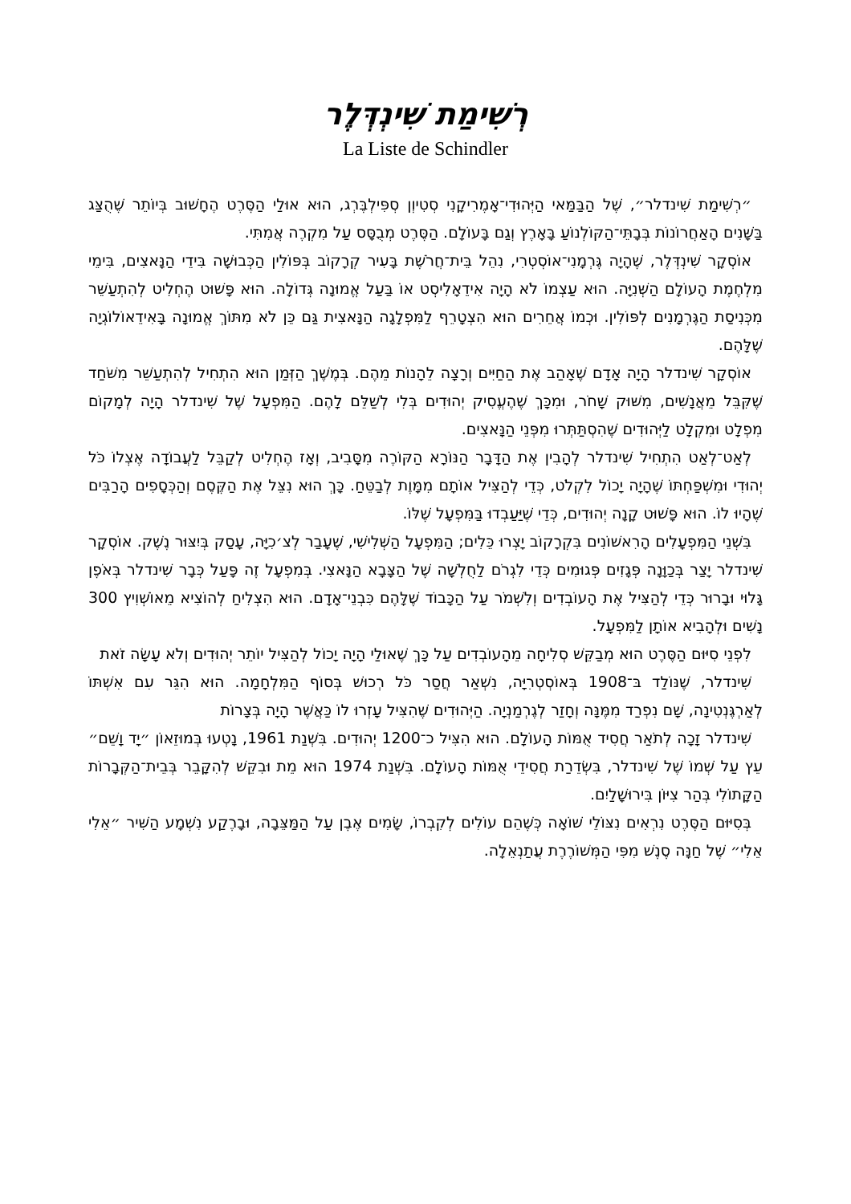רְשִׁימַת שִׁינְדְּלֶר
La Liste de Schindler
״רְשִׁימַת שִׁינדלר״, שֶׁל הַבַּמַּאי הַיְּהוּדִי־אָמֶרִיקָנִי סְטִיוְן סְפִּילְבֶּרְג, הוּא אוּלַי הַסֶּרֶט הֶחָשׁוּב בְּיוֹתֵר שֶׁהֻצַּג בַּשָּׁנִים הָאַחֲרוֹנוֹת בְּבָתֵּי־הַקּוֹלְנוֹעַ בָּאָרֶץ וְגַם בָּעוֹלָם. הַסֶּרֶט מְבֻסָּס עַל מִקְרֶה אֲמִתִּי.
אוֹסְקָר שִׁינְדְּלֶר, שֶׁהָיָה גֶּרְמָנִי־אוֹסְטְרִי, נִהֵל בֵּית־חֲרֹשֶׁת בָּעִיר קְרָקוֹב בְּפּוֹלִין הַכְּבוּשָׁה בִּידֵי הַנָּאצִים, בִּימֵי מִלְחֶמֶת הָעוֹלָם הַשְּׁנִיָּה. הוּא עַצְמוֹ לֹא הָיָה אִידֵאָלִיסְט אוֹ בַּעַל אֱמוּנָה גְּדוֹלָה. הוּא פָּשׁוּט הֶחְלִיט לְהִתְעַשֵּׁר מִכְּנִיסַת הַגֶּרְמָנִים לְפּוֹלִין. וּכְמוֹ אֲחֵרִים הוּא הִצְטָרֵף לַמִּפְלָגָה הַנָּאצִית גַּם כֵּן לֹא מִתּוֹךְ אֱמוּנָה בָּאִידֵאוֹלוֹגְיָה שֶׁלָּהֶם.
אוֹסְקָר שִׁינדלר הָיָה אָדָם שֶׁאָהַב אֶת הַחַיִּים וְרָצָה לֵהָנוֹת מֵהֶם. בְּמֶשֶׁךְ הַזְּמַן הוּא הִתְחִיל לְהִתְעַשֵּׁר מִשֹּׁחַד שֶׁקִּבֵּל מֵאֲנָשִׁים, מִשּׁוּק שָׁחֹר, וּמִכָּךְ שֶׁהֶעֱסִיק יְהוּדִים בְּלִי לְשַׁלֵּם לָהֶם. הַמִּפְעָל שֶׁל שִׁינדלר הָיָה לְמָקוֹם מִפְלָט וּמִקְלָט לַיְּהוּדִים שֶׁהִסְתַּתְּרוּ מִפְּנֵי הַנָּאצִים.
לְאַט־לְאַט הִתְחִיל שִׁינדלר לְהָבִין אֶת הַדָּבָר הַנּוֹרָא הַקּוֹרֶה מִסָּבִיב, וְאָז הֶחְלִיט לְקַבֵּל לַעֲבוֹדָה אֶצְלוֹ כֹּל יְהוּדִי וּמִשְׁפַּחְתּוֹ שֶׁהָיָה יָכוֹל לִקְלֹט, כְּדֵי לְהַצִּיל אוֹתָם מִמָּוֶת לְבַטֵּחַ. כָּךְ הוּא נִצֵּל אֶת הַקֶּסֶם וְהַכְּסָפִים הָרַבִּים שֶׁהָיוּ לוֹ. הוּא פָּשׁוּט קָנָה יְהוּדִים, כְּדֵי שֶׁיַּעַבְדוּ בַּמִּפְעָל שֶׁלּוֹ.
בִּשְׁנֵי הַמִּפְעָלִים הָרִאשׁוֹנִים בִּקְרָקוֹב יָצְרוּ כֵּלִים; הַמִּפְעָל הַשְּׁלִישִׁי, שֶׁעָבַר לְצ׳כִיָּה, עָסַק בְּיִצּוּר נֶשֶׁק. אוֹסְקָר שִׁינדלר יָצַר בְּכַוָּנָה פְּגָזִים פְּגוּמִים כְּדֵי לִגְרֹם לַחֻלְשָׁה שֶׁל הַצָּבָא הַנָּאצִי. בְּמִפְעָל זֶה פָּעַל כְּבָר שִׁינדלר בְּאֹפֶן גָּלוּי וּבָרוּר כְּדֵי לְהַצִּיל אֶת הָעוֹבְדִים וְלִשְׁמֹר עַל הַכָּבוֹד שֶׁלָּהֶם כִּבְנֵי־אָדָם. הוּא הִצְלִיחַ לְהוֹצִיא מֵאוֹשְׁוִיץ 300 נָשִׁים וּלְהָבִיא אוֹתָן לַמִּפְעָל.
לִפְנֵי סִיּוּם הַסֶּרֶט הוּא מְבַקֵּשׁ סְלִיחָה מֵהָעוֹבְדִים עַל כָּךְ שֶׁאוּלַי הָיָה יָכוֹל לְהַצִּיל יוֹתֵר יְהוּדִים וְלֹא עָשָׂה זֹאת
שִׁינדלר, שֶׁנּוֹלַד בּ־1908 בְּאוֹסְטְרִיָּה, נִשְׁאַר חֲסַר כֹּל רְכוּשׁ בְּסוֹף הַמִּלְחָמָה. הוּא הִגֵּר עִם אִשְׁתּוֹ לְאַרְגֶּנְטִינָה, שָׁם נִפְרַד מִמֶּנָּה וְחָזַר לְגֶרְמַנְיָה. הַיְּהוּדִים שֶׁהִצִּיל עָזְרוּ לוֹ כַּאֲשֶׁר הָיָה בְּצָרוֹת
שִׁינדלר זָכָה לְתֹאַר חֲסִיד אֻמּוֹת הָעוֹלָם. הוּא הִצִּיל כ־1200 יְהוּדִים. בִּשְׁנַת 1961, נָטְעוּ בְּמוּזֵאוֹן ״יָד וָשֵׁם״ עֵץ עַל שְׁמוֹ שֶׁל שִׁינדלר, בִּשְׂדֵרַת חֲסִידֵי אֻמּוֹת הָעוֹלָם. בִּשְׁנַת 1974 הוּא מֵת וּבִקֵּשׁ לְהִקָּבֵר בְּבֵית־הַקְּבָרוֹת הַקָּתוֹלִי בְּהַר צִיּוֹן בִּירוּשָׁלַיִם.
בְּסִיּוּם הַסֶּרֶט נִרְאִים נִצּוֹלֵי שׁוֹאָה כְּשֶׁהֵם עוֹלִים לְקִבְרוֹ, שָׂמִים אֶבֶן עַל הַמַּצֵּבָה, וּבָרֶקַע נִשְׁמָע הַשִּׁיר ״אֵלִי אֵלִי״ שֶׁל חַנָּה סֶנֶשׁ מִפִּי הַמְּשׁוֹרֶרֶת עֲתַנְאֵלָה.